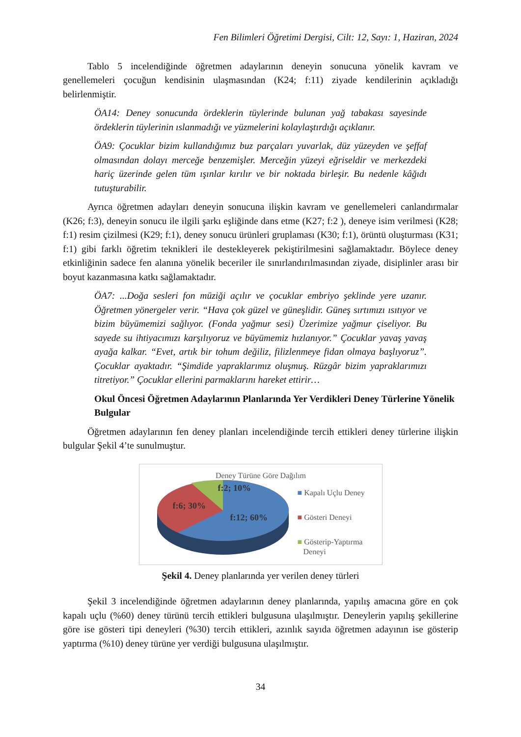Fen Bilimleri Öğretimi Dergisi, Cilt: 12, Sayı: 1, Haziran, 2024
Tablo 5 incelendiğinde öğretmen adaylarının deneyin sonucuna yönelik kavram ve genellemeleri çocuğun kendisinin ulaşmasından (K24; f:11) ziyade kendilerinin açıkladığı belirlenmiştir.
ÖA14: Deney sonucunda ördeklerin tüylerinde bulunan yağ tabakası sayesinde ördeklerin tüylerinin ıslanmadığı ve yüzmelerini kolaylaştırdığı açıklanır.
ÖA9: Çocuklar bizim kullandığımız buz parçaları yuvarlak, düz yüzeyden ve şeffaf olmasından dolayı merceğe benzemişler. Merceğin yüzeyi eğriseldir ve merkezdeki hariç üzerinde gelen tüm ışınlar kırılır ve bir noktada birleşir. Bu nedenle kâğıdı tutuşturabilir.
Ayrıca öğretmen adayları deneyin sonucuna ilişkin kavram ve genellemeleri canlandırmalar (K26; f:3), deneyin sonucu ile ilgili şarkı eşliğinde dans etme (K27; f:2 ), deneye isim verilmesi (K28; f:1) resim çizilmesi (K29; f:1), deney sonucu ürünleri gruplaması (K30; f:1), örüntü oluşturması (K31; f:1) gibi farklı öğretim teknikleri ile destekleyerek pekiştirilmesini sağlamaktadır. Böylece deney etkinliğinin sadece fen alanına yönelik beceriler ile sınırlandırılmasından ziyade, disiplinler arası bir boyut kazanmasına katkı sağlamaktadır.
ÖA7: ...Doğa sesleri fon müziği açılır ve çocuklar embriyo şeklinde yere uzanır. Öğretmen yönergeler verir. “Hava çok güzel ve güneşlidir. Güneş sırtımızı ısıtıyor ve bizim büyümemizi sağlıyor. (Fonda yağmur sesi) Üzerimize yağmur çiseliyor. Bu sayede su ihtiyacımızı karşılıyoruz ve büyümemiz hızlanıyor.” Çocuklar yavaş yavaş ayağa kalkar. “Evet, artık bir tohum değiliz, filizlenmeye fidan olmaya başlıyoruz”. Çocuklar ayaktadır. “Şimdide yapraklarımız oluşmuş. Rüzgâr bizim yapraklarımızı titretiyor.” Çocuklar ellerini parmaklarını hareket ettirir…
Okul Öncesi Öğretmen Adaylarının Planlarında Yer Verdikleri Deney Türlerine Yönelik Bulgular
Öğretmen adaylarının fen deney planları incelendiğinde tercih ettikleri deney türlerine ilişkin bulgular Şekil 4’te sunulmuştur.
Deney Türüne Göre Dağılım
f:2; 10%
f:6; 30%
f:12; 60%
■ Kapalı Uçlu Deney
■ Gösteri Deneyi
■ Gösterip-Yaptırma
Deneyi
Şekil 4. Deney planlarında yer verilen deney türleri
Şekil 3 incelendiğinde öğretmen adaylarının deney planlarında, yapılış amacına göre en çok kapalı uçlu (%60) deney türünü tercih ettikleri bulgusuna ulaşılmıştır. Deneylerin yapılış şekillerine göre ise gösteri tipi deneyleri (%30) tercih ettikleri, azınlık sayıda öğretmen adayının ise gösterip yaptırma (%10) deney türüne yer verdiği bulgusuna ulaşılmıştır.
34